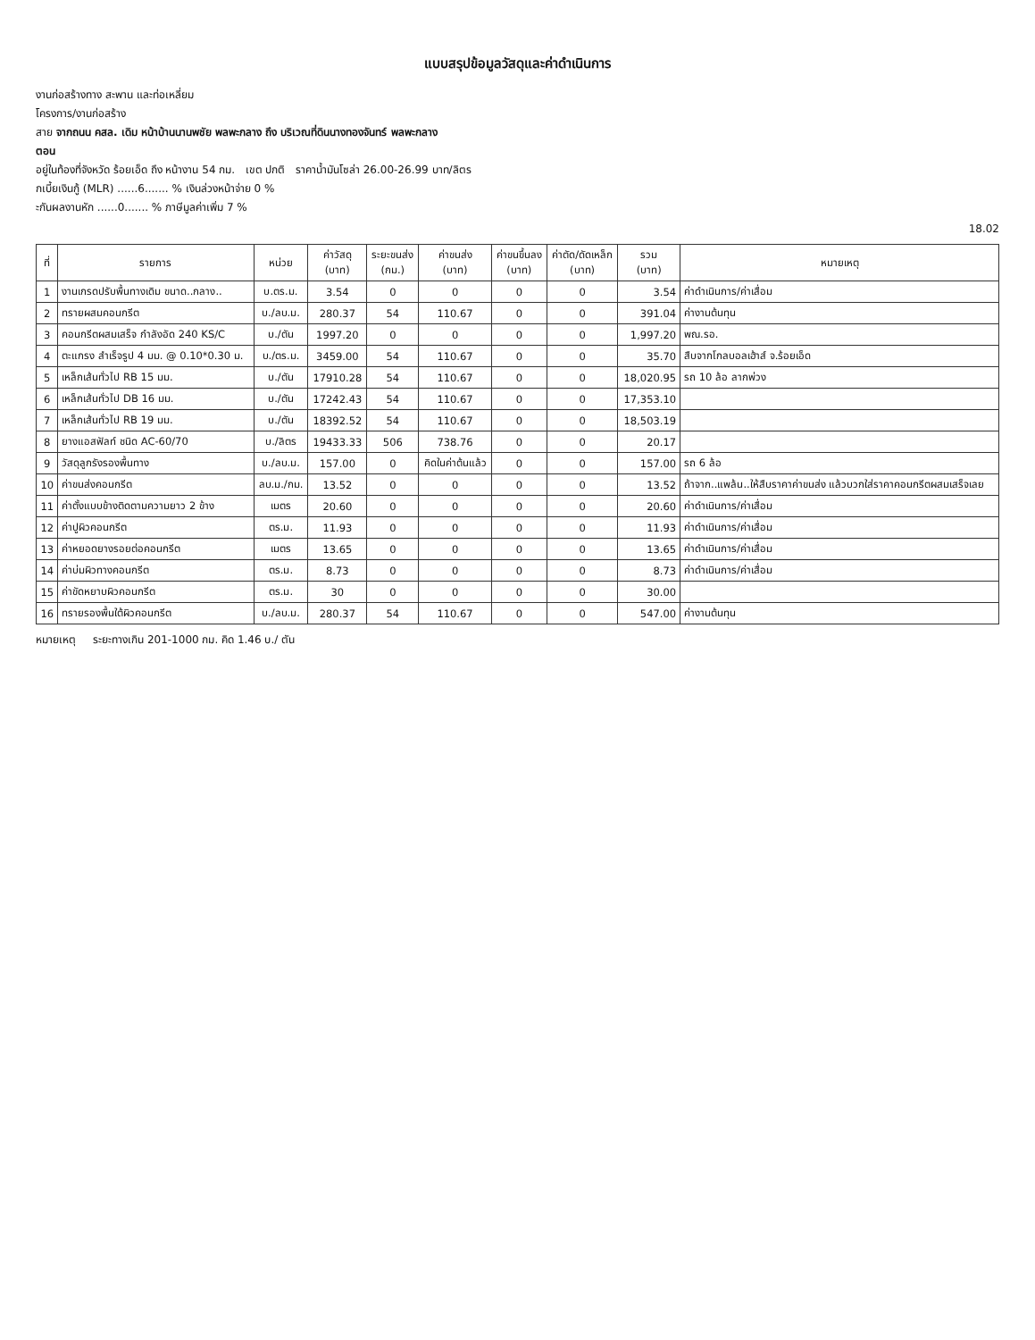แบบสรุปข้อมูลวัสดุและค่าดำเนินการ
งานก่อสร้างทาง สะพาน และท่อเหลี่ยม
โครงการ/งานก่อสร้าง
สาย จากถนน คสล. เดิม หน้าบ้านนานพชัย พลพะกลาง ถึง บริเวณที่ดินนางทองจันทร์ พลพะกลาง
ตอน
อยู่ในท้องที่จังหวัด ร้อยเอ็ด ถึง หน้างาน 54 กม. เขต ปกติ ราคาน้ำมันโซล่า 26.00-26.99 บาท/ลิตร
กเบี้ยเงินกู้ (MLR) ......6....... % เงินล่วงหน้าจ่าย 0 %
ะกันผลงานหัก ......0....... % ภาษีมูลค่าเพิ่ม 7 %
18.02
| ที่ | รายการ | หน่วย | ค่าวัสดุ (บาท) | ระยะขนส่ง (กม.) | ค่าขนส่ง (บาท) | ค่าขนขึ้นลง (บาท) | ค่าตัด/ดัดเหล็ก (บาท) | รวม (บาท) | หมายเหตุ |
| --- | --- | --- | --- | --- | --- | --- | --- | --- | --- |
| 1 | งานเกรดปรับพื้นทางเดิม ขนาด..กลาง.. | บ.ตร.ม. | 3.54 | 0 | 0 | 0 | 0 | 3.54 | ค่าดำเนินการ/ค่าเสื่อม |
| 2 | ทรายผสมคอนกรีต | บ./ลบ.ม. | 280.37 | 54 | 110.67 | 0 | 0 | 391.04 | ค่างานต้นทุน |
| 3 | คอนกรีตผสมเสร็จ กำลังอัด 240 KS/C | บ./ตัน | 1997.20 | 0 | 0 | 0 | 0 | 1,997.20 | พณ.รอ. |
| 4 | ตะแกรง สำเร็จรูป 4 มม. @ 0.10*0.30 ม. | บ./ตร.ม. | 3459.00 | 54 | 110.67 | 0 | 0 | 35.70 | สืบจากโกลบอลเฮ้าส์ จ.ร้อยเอ็ด |
| 5 | เหล็กเส้นทั่วไป RB 15 มม. | บ./ตัน | 17910.28 | 54 | 110.67 | 0 | 0 | 18,020.95 | รถ 10 ล้อ ลากพ่วง |
| 6 | เหล็กเส้นทั่วไป DB 16 มม. | บ./ตัน | 17242.43 | 54 | 110.67 | 0 | 0 | 17,353.10 | |
| 7 | เหล็กเส้นทั่วไป RB 19 มม. | บ./ตัน | 18392.52 | 54 | 110.67 | 0 | 0 | 18,503.19 | |
| 8 | ยางแอสฟัลท์ ชนิด AC-60/70 | บ./ลิตร | 19433.33 | 506 | 738.76 | 0 | 0 | 20.17 | |
| 9 | วัสดุลูกรังรองพื้นทาง | บ./ลบ.ม. | 157.00 | 0 | คิดในค่าต้นแล้ว | 0 | 0 | 157.00 | รถ 6 ล้อ |
| 10 | ค่าขนส่งคอนกรีต | ลบ.ม./กม. | 13.52 | 0 | 0 | 0 | 0 | 13.52 | ถ้าจาก..แพล้น..ให้สืบราคาค่าขนส่ง แล้วบวกใส่ราคาคอนกรีตผสมเสร็จเลย |
| 11 | ค่าตั้งแบบข้างติดตามความยาว 2 ข้าง | เมตร | 20.60 | 0 | 0 | 0 | 0 | 20.60 | ค่าดำเนินการ/ค่าเสื่อม |
| 12 | ค่าปูผิวคอนกรีต | ตร.ม. | 11.93 | 0 | 0 | 0 | 0 | 11.93 | ค่าดำเนินการ/ค่าเสื่อม |
| 13 | ค่าหยอดยางรอยต่อคอนกรีต | เมตร | 13.65 | 0 | 0 | 0 | 0 | 13.65 | ค่าดำเนินการ/ค่าเสื่อม |
| 14 | ค่าบ่มผิวทางคอนกรีต | ตร.ม. | 8.73 | 0 | 0 | 0 | 0 | 8.73 | ค่าดำเนินการ/ค่าเสื่อม |
| 15 | ค่าขัดหยาบผิวคอนกรีต | ตร.ม. | 30 | 0 | 0 | 0 | 0 | 30.00 | |
| 16 | ทรายรองพื้นใต้ผิวคอนกรีต | บ./ลบ.ม. | 280.37 | 54 | 110.67 | 0 | 0 | 547.00 | ค่างานต้นทุน |
หมายเหตุ ระยะทางเกิน 201-1000 กม. คิด 1.46 บ./ ตัน